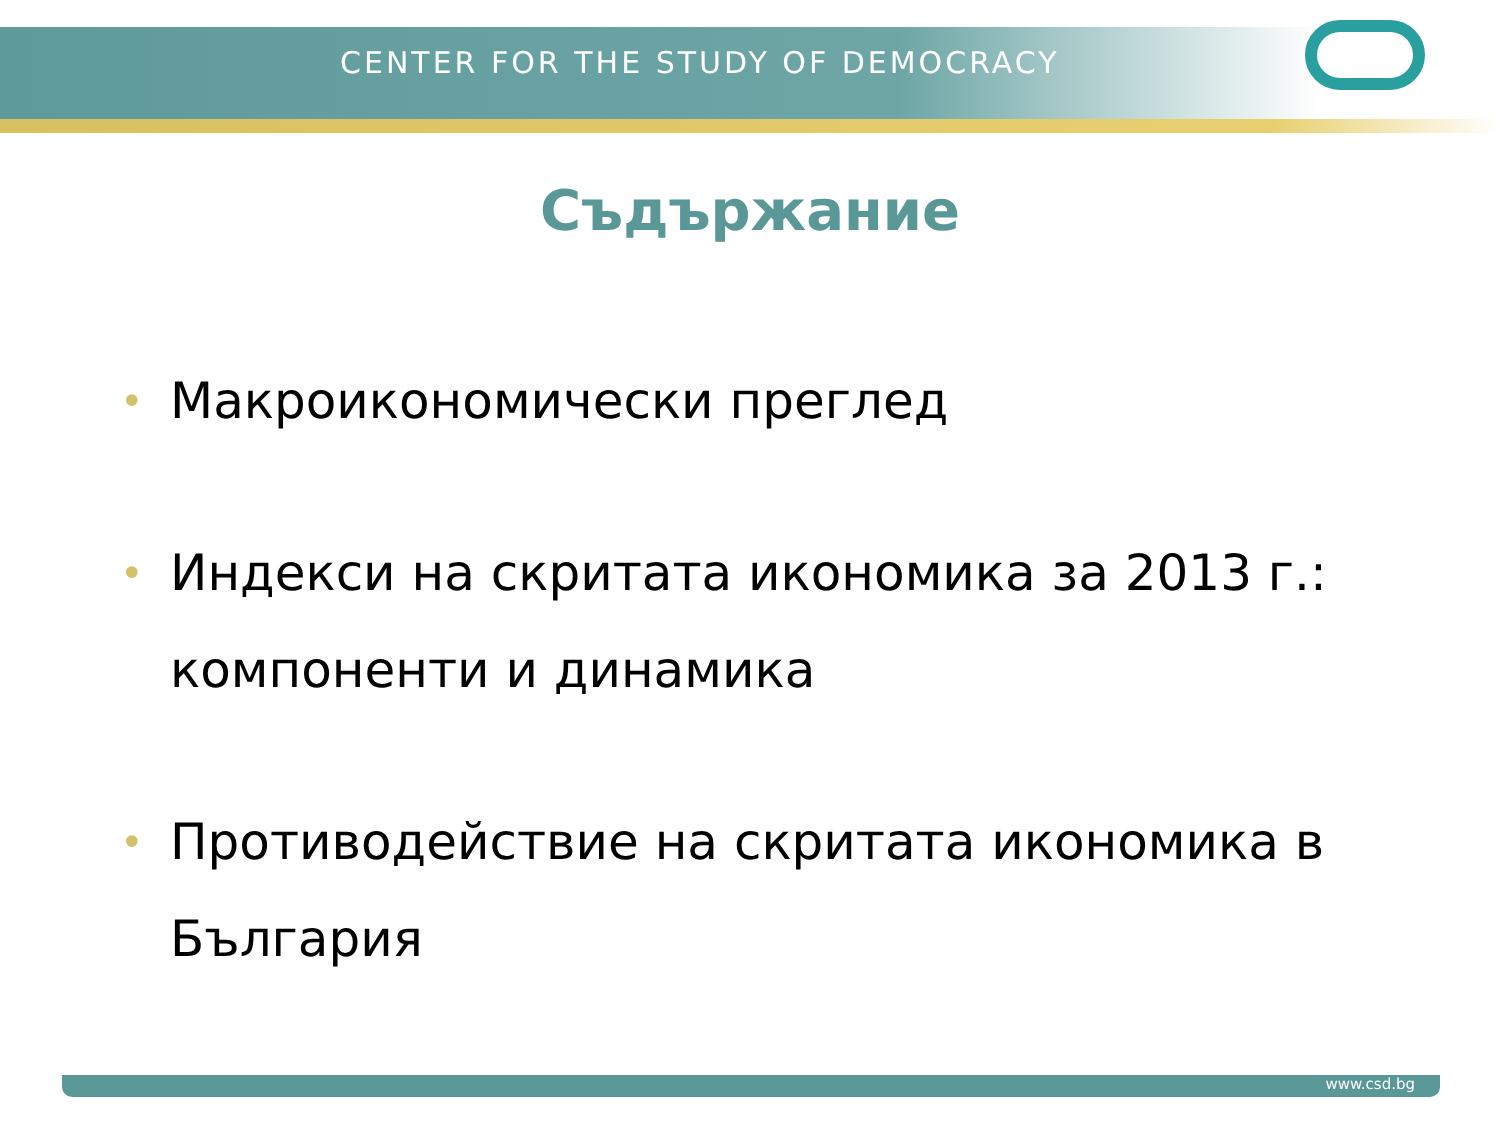CENTER FOR THE STUDY OF DEMOCRACY
Съдържание
• Макроикономически преглед
• Индекси на скритата икономика за 2013 г.: компоненти и динамика
• Противодействие на скритата икономика в България
www.csd.bg